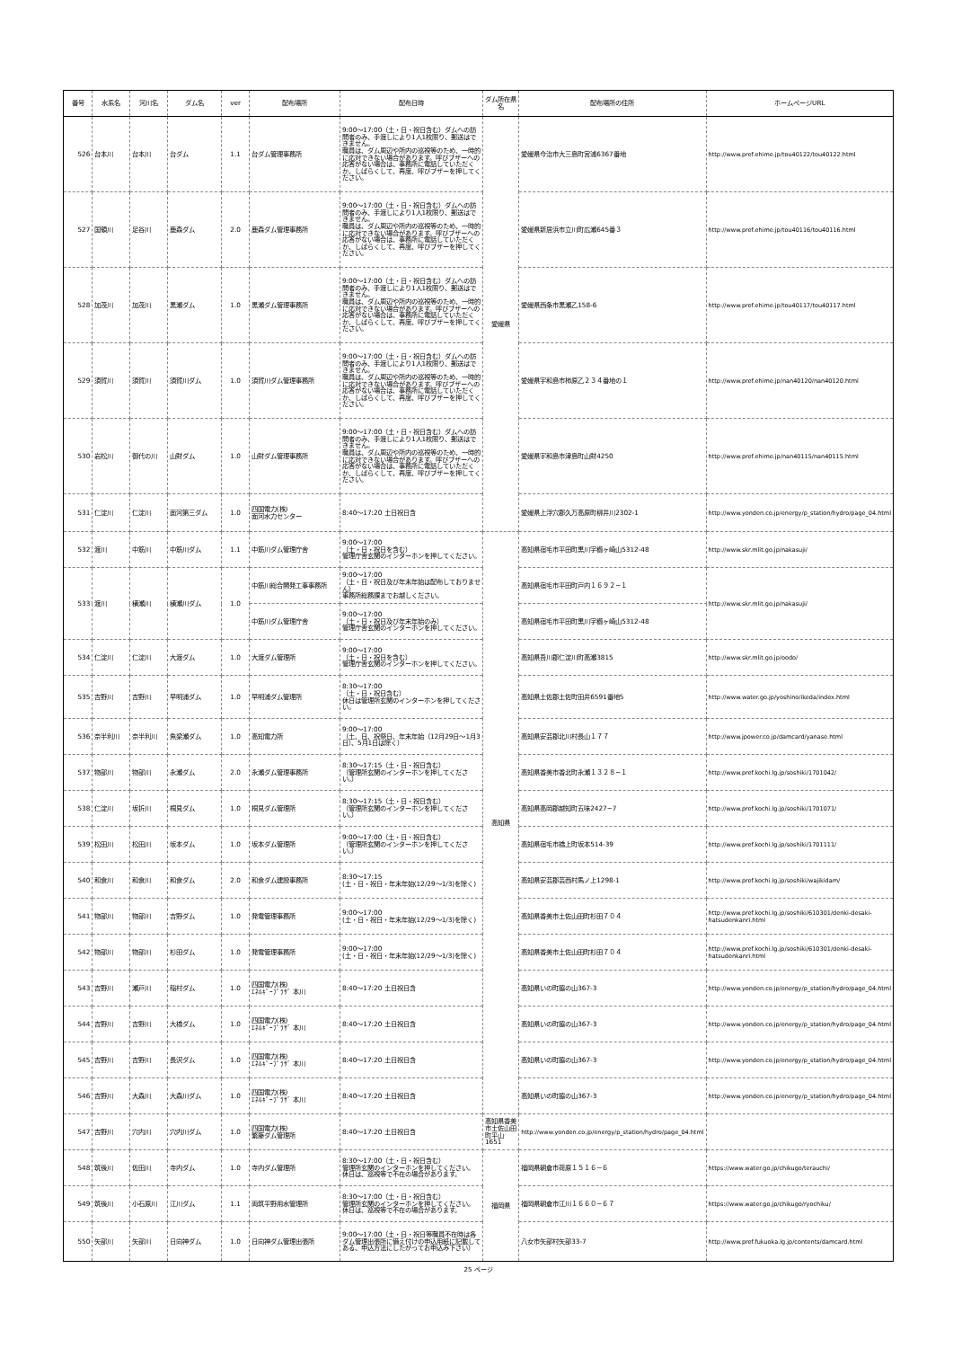| 番号 | 水系名 | 河川名 | ダム名 | ver | 配布場所 | 配布日時 | ダム所在県名 | 配布場所の住所 | ホームページURL |
| --- | --- | --- | --- | --- | --- | --- | --- | --- | --- |
| 526 | 台本川 | 台本川 | 台ダム | 1.1 | 台ダム管理事務所 | 9:00～17:00（土・日・祝日含む）ダムへの訪問者のみ、手渡しにより1人1枚限り、郵送はできません。 職員は、ダム周辺や所内の巡視等のため、一時的に応対できない場合があります。呼びブザーへの応答がない場合は、事務所に電話していただくか、しばらくして、再度、呼びブザーを押してください。 | 愛媛県 | 愛媛県今治市大三島町宮浦6367番地 | http://www.pref.ehime.jp/tou40122/tou40122.html |
| 527 | 国領川 | 足谷川 | 鹿森ダム | 2.0 | 鹿森ダム管理事務所 | 9:00～17:00（土・日・祝日含む）ダムへの訪問者のみ、手渡しにより1人1枚限り、郵送はできません。 職員は、ダム周辺や所内の巡視等のため、一時的に応対できない場合があります。呼びブザーへの応答がない場合は、事務所に電話していただくか、しばらくして、再度、呼びブザーを押してください。 | | 愛媛県新居浜市立川町広瀬645番３ | http://www.pref.ehime.jp/tou40116/tou40116.html |
| 528 | 加茂川 | 加茂川 | 黒瀬ダム | 1.0 | 黒瀬ダム管理事務所 | 9:00～17:00（土・日・祝日含む）ダムへの訪問者のみ、手渡しにより1人1枚限り、郵送はできません。 職員は、ダム周辺や所内の巡視等のため、一時的に応対できない場合があります。呼びブザーへの応答がない場合は、事務所に電話していただくか、しばらくして、再度、呼びブザーを押してください。 | | 愛媛県西条市黒瀬乙158-6 | http://www.pref.ehime.jp/tou40117/tou40117.html |
| 529 | 須賀川 | 須賀川 | 須賀川ダム | 1.0 | 須賀川ダム管理事務所 | 9:00～17:00（土・日・祝日含む）ダムへの訪問者のみ、手渡しにより1人1枚限り、郵送はできません。 職員は、ダム周辺や所内の巡視等のため、一時的に応対できない場合があります。呼びブザーへの応答がない場合は、事務所に電話していただくか、しばらくして、再度、呼びブザーを押してください。 | | 愛媛県宇和島市柿原乙２３４番地の１ | http://www.pref.ehime.jp/nan40120/nan40120.html |
| 530 | 岩松川 | 御代の川 | 山財ダム | 1.0 | 山財ダム管理事務所 | 9:00～17:00（土・日・祝日含む）ダムへの訪問者のみ、手渡しにより1人1枚限り、郵送はできません。 職員は、ダム周辺や所内の巡視等のため、一時的に応対できない場合があります。呼びブザーへの応答がない場合は、事務所に電話していただくか、しばらくして、再度、呼びブザーを押してください。 | | 愛媛県宇和島市津島町山財4250 | http://www.pref.ehime.jp/nan40115/nan40115.html |
| 531 | 仁淀川 | 仁淀川 | 面河第三ダム | 1.0 | 四国電力(株) 面河水力センター | 8:40～17:20 土日祝日含 | | 愛媛県上浮穴郡久万高原町柳井川2302-1 | http://www.yonden.co.jp/energy/p_station/hydro/page_04.html |
| 532 | 渡川 | 中筋川 | 中筋川ダム | 1.1 | 中筋川ダム管理庁舎 | 9:00～17:00 （土・日・祝日を含む） 管理庁舎玄関のインターホンを押してください。 | 高知県 | 高知県宿毛市平田町黒川字櫛ヶ崎山5312-48 | http://www.skr.mlit.go.jp/nakasuji/ |
| 533 | 渡川 | 横瀬川 | 横瀬川ダム | 1.0 | 中筋川総合開発工事事務所 | 9:00～17:00 （土・日・祝日及び年末年始は配布しておりません） 事務所総務課までお越しください。 | | 高知県宿毛市平田町戸内１６９２−１ | http://www.skr.mlit.go.jp/nakasuji/ |
| | | | | | 中筋川ダム管理庁舎 | 9:00～17:00 （土・日・祝日及び年末年始のみ） 管理庁舎玄関のインターホンを押してください。 | | 高知県宿毛市平田町黒川字櫛ヶ崎山5312-48 | |
| 534 | 仁淀川 | 仁淀川 | 大渡ダム | 1.0 | 大渡ダム管理所 | 9:00～17:00 （土・日・祝日を含む） 管理庁舎玄関のインターホンを押してください。 | | 高知県吾川郡仁淀川町高瀬3815 | http://www.skr.mlit.go.jp/oodo/ |
| 535 | 吉野川 | 吉野川 | 早明浦ダム | 1.0 | 早明浦ダム管理所 | 8:30～17:00 （土・日・祝日含む） 休日は管理所玄関のインターホンを押してください。 | | 高知県土佐郡土佐町田井6591番地5 | http://www.water.go.jp/yoshino/ikeda/index.html |
| 536 | 奈半利川 | 奈半利川 | 魚梁瀬ダム | 1.0 | 高知電力所 | 9:00～17:00 （土、日、祝祭日、年末年始（12月29日～1月3日）、5月1日は除く） | | 高知県安芸郡北川村長山１７７ | http://www.jpower.co.jp/damcard/yanase.html |
| 537 | 物部川 | 物部川 | 永瀬ダム | 2.0 | 永瀬ダム管理事務所 | 8:30～17:15（土・日・祝日含む） （管理所玄関のインターホンを押してください。） | | 高知県香美市香北町永瀬１３２８−１ | http://www.pref.kochi.lg.jp/soshiki/1701042/ |
| 538 | 仁淀川 | 坂折川 | 桐見ダム | 1.0 | 桐見ダム管理所 | 8:30～17:15（土・日・祝日含む） （管理所玄関のインターホンを押してください。） | | 高知県高岡郡越知町五味2427−7 | http://www.pref.kochi.lg.jp/soshiki/1701071/ |
| 539 | 松田川 | 松田川 | 坂本ダム | 1.0 | 坂本ダム管理所 | 9:00～17:00（土・日・祝日含む） （管理所玄関のインターホンを押してください。） | | 高知県宿毛市橋上町坂本514-39 | http://www.pref.kochi.lg.jp/soshiki/1701111/ |
| 540 | 和食川 | 和食川 | 和食ダム | 2.0 | 和食ダム建設事務所 | 8:30～17:15 (土・日・祝日・年末年始(12/29～1/3)を除く) | | 高知県安芸郡芸西村馬ノ上1298-1 | http://www.pref.kochi.lg.jp/soshiki/wajikidam/ |
| 541 | 物部川 | 物部川 | 吉野ダム | 1.0 | 発電管理事務所 | 9:00～17:00 (土・日・祝日・年末年始(12/29～1/3)を除く) | | 高知県香美市土佐山田町杉田７０４ | http://www.pref.kochi.lg.jp/soshiki/610301/denki-desaki-hatsudenkanri.html |
| 542 | 物部川 | 物部川 | 杉田ダム | 1.0 | 発電管理事務所 | 9:00～17:00 (土・日・祝日・年末年始(12/29～1/3)を除く) | | 高知県香美市土佐山田町杉田７０４ | http://www.pref.kochi.lg.jp/soshiki/610301/denki-desaki-hatsudenkanri.html |
| 543 | 吉野川 | 瀬戸川 | 稲村ダム | 1.0 | 四国電力(株) ｴﾈﾙｷﾞｰﾌﾟﾗｻﾞ 本川 | 8:40～17:20 土日祝日含 | | 高知県いの町脇の山367-3 | http://www.yonden.co.jp/energy/p_station/hydro/page_04.html |
| 544 | 吉野川 | 吉野川 | 大橋ダム | 1.0 | 四国電力(株) ｴﾈﾙｷﾞｰﾌﾟﾗｻﾞ 本川 | 8:40～17:20 土日祝日含 | | 高知県いの町脇の山367-3 | http://www.yonden.co.jp/energy/p_station/hydro/page_04.html |
| 545 | 吉野川 | 吉野川 | 長沢ダム | 1.0 | 四国電力(株) ｴﾈﾙｷﾞｰﾌﾟﾗｻﾞ 本川 | 8:40～17:20 土日祝日含 | | 高知県いの町脇の山367-3 | http://www.yonden.co.jp/energy/p_station/hydro/page_04.html |
| 546 | 吉野川 | 大森川 | 大森川ダム | 1.0 | 四国電力(株) ｴﾈﾙｷﾞｰﾌﾟﾗｻﾞ 本川 | 8:40～17:20 土日祝日含 | | 高知県いの町脇の山367-3 | http://www.yonden.co.jp/energy/p_station/hydro/page_04.html |
| 547 | 吉野川 | 穴内川 | 穴内川ダム | 1.0 | 四国電力(株) 繁藤ダム管理所 | 8:40～17:20 土日祝日含 | 高知県香美市土佐山田町平山1651 | http://www.yonden.co.jp/energy/p_station/hydro/page_04.html | |
| 548 | 筑後川 | 佐田川 | 寺内ダム | 1.0 | 寺内ダム管理所 | 8:30～17:00（土・日・祝日含む） 管理所玄関のインターホンを押してください。 休日は、巡視等で不在の場合があります。 | 福岡県 | 福岡県朝倉市荷原１５１６−６ | https://www.water.go.jp/chikugo/terauchi/ |
| 549 | 筑後川 | 小石原川 | 江川ダム | 1.1 | 両筑平野用水管理所 | 8:30～17:00（土・日・祝日含む） 管理所玄関のインターホンを押してください。 休日は、巡視等で不在の場合があります。 | | 福岡県朝倉市江川１６６０−６７ | https://www.water.go.jp/chikugo/ryochiku/ |
| 550 | 矢部川 | 矢部川 | 日向神ダム | 1.0 | 日向神ダム管理出張所 | 9:00～17:00（土・日・祝日等職員不在時は各ダム管理出張所に備え付けの申込用紙に記載してある、申込方法にしたがってお申込み下さい） | | 八女市矢部村矢部33-7 | http://www.pref.fukuoka.lg.jp/contents/damcard.html |
25 ページ